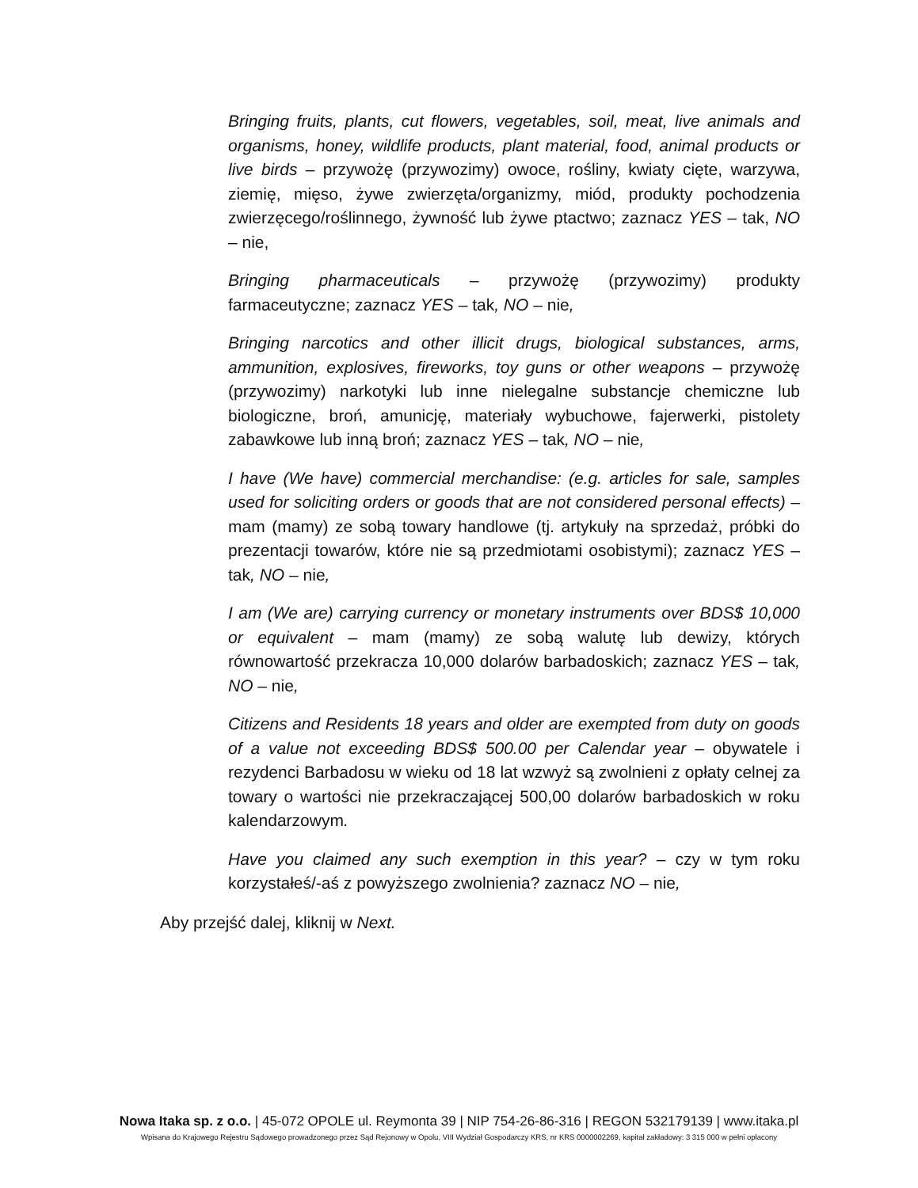Bringing fruits, plants, cut flowers, vegetables, soil, meat, live animals and organisms, honey, wildlife products, plant material, food, animal products or live birds – przywożę (przywozimy) owoce, rośliny, kwiaty cięte, warzywa, ziemię, mięso, żywe zwierzęta/organizmy, miód, produkty pochodzenia zwierzęcego/roślinnego, żywność lub żywe ptactwo; zaznacz YES – tak, NO – nie,
Bringing pharmaceuticals – przywożę (przywozimy) produkty farmaceutyczne; zaznacz YES – tak, NO – nie,
Bringing narcotics and other illicit drugs, biological substances, arms, ammunition, explosives, fireworks, toy guns or other weapons – przywożę (przywozimy) narkotyki lub inne nielegalne substancje chemiczne lub biologiczne, broń, amunicję, materiały wybuchowe, fajerwerki, pistolety zabawkowe lub inną broń; zaznacz YES – tak, NO – nie,
I have (We have) commercial merchandise: (e.g. articles for sale, samples used for soliciting orders or goods that are not considered personal effects) – mam (mamy) ze sobą towary handlowe (tj. artykuły na sprzedaż, próbki do prezentacji towarów, które nie są przedmiotami osobistymi); zaznacz YES – tak, NO – nie,
I am (We are) carrying currency or monetary instruments over BDS$ 10,000 or equivalent – mam (mamy) ze sobą walutę lub dewizy, których równowartość przekracza 10,000 dolarów barbadoskich; zaznacz YES – tak, NO – nie,
Citizens and Residents 18 years and older are exempted from duty on goods of a value not exceeding BDS$ 500.00 per Calendar year – obywatele i rezydenci Barbadosu w wieku od 18 lat wzwyż są zwolnieni z opłaty celnej za towary o wartości nie przekraczającej 500,00 dolarów barbadoskich w roku kalendarzowym.
Have you claimed any such exemption in this year? – czy w tym roku korzystałeś/-aś z powyższego zwolnienia? zaznacz NO – nie,
Aby przejść dalej, kliknij w Next.
Nowa Itaka sp. z o.o. | 45-072 OPOLE ul. Reymonta 39 | NIP 754-26-86-316 | REGON 532179139 | www.itaka.pl
Wpisana do Krajowego Rejestru Sądowego prowadzonego przez Sąd Rejonowy w Opolu, VIII Wydział Gospodarczy KRS, nr KRS 0000002269, kapitał zakładowy: 3 315 000 w pełni opłacony